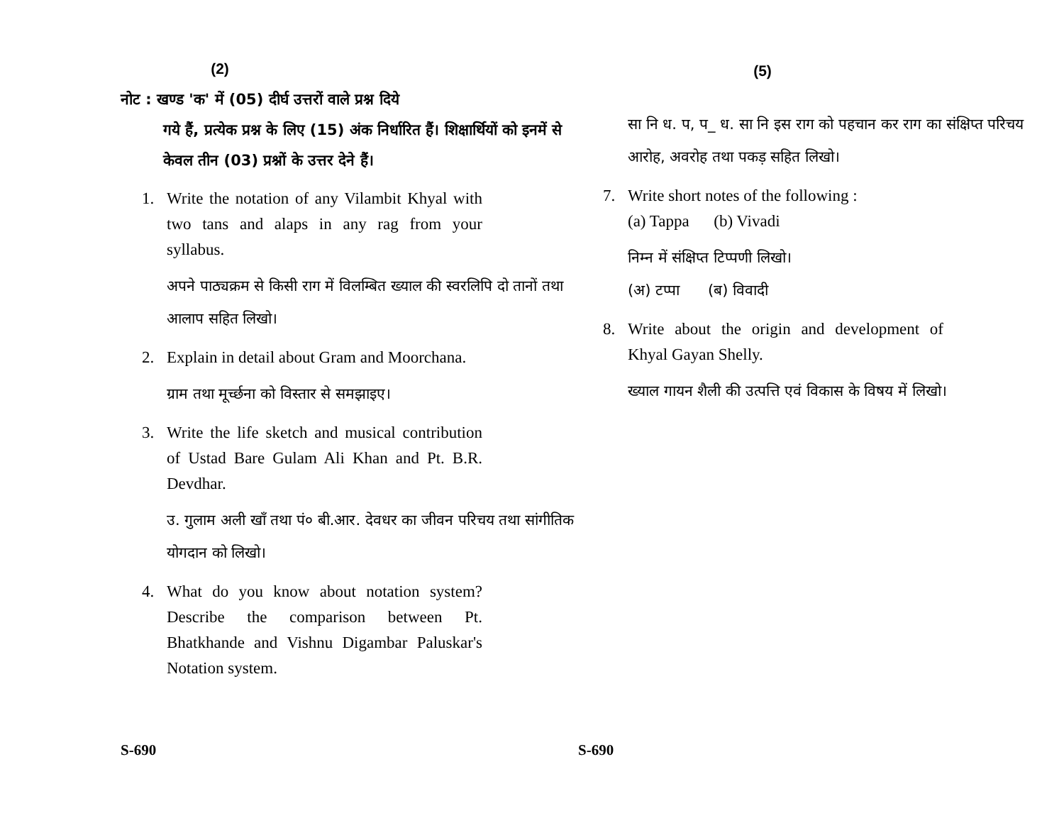(2)
नोट : खण्ड 'क' में (05) दीर्घ उत्तरों वाले प्रश्न दिये
गये हैं, प्रत्येक प्रश्न के लिए (15) अंक निर्धारित हैं। शिक्षार्थियों को इनमें से केवल तीन (03) प्रश्नों के उत्तर देने हैं।
1. Write the notation of any Vilambit Khyal with two tans and alaps in any rag from your syllabus.
अपने पाठ्यक्रम से किसी राग में विलम्बित ख्याल की स्वरलिपि दो तानों तथा आलाप सहित लिखो।
2. Explain in detail about Gram and Moorchana.
ग्राम तथा मूर्च्छना को विस्तार से समझाइए।
3. Write the life sketch and musical contribution of Ustad Bare Gulam Ali Khan and Pt. B.R. Devdhar.
उ. गुलाम अली खाँ तथा पं० बी.आर. देवधर का जीवन परिचय तथा सांगीतिक योगदान को लिखो।
4. What do you know about notation system? Describe the comparison between Pt. Bhatkhande and Vishnu Digambar Paluskar's Notation system.
S-690
(5)
सा नि ध. प, प_ ध. सा नि इस राग को पहचान कर राग का संक्षिप्त परिचय आरोह, अवरोह तथा पकड़ सहित लिखो।
7. Write short notes of the following :
(a) Tappa (b) Vivadi
निम्न में संक्षिप्त टिप्पणी लिखो।
(अ) टप्पा (ब) विवादी
8. Write about the origin and development of Khyal Gayan Shelly.
ख्याल गायन शैली की उत्पत्ति एवं विकास के विषय में लिखो।
S-690